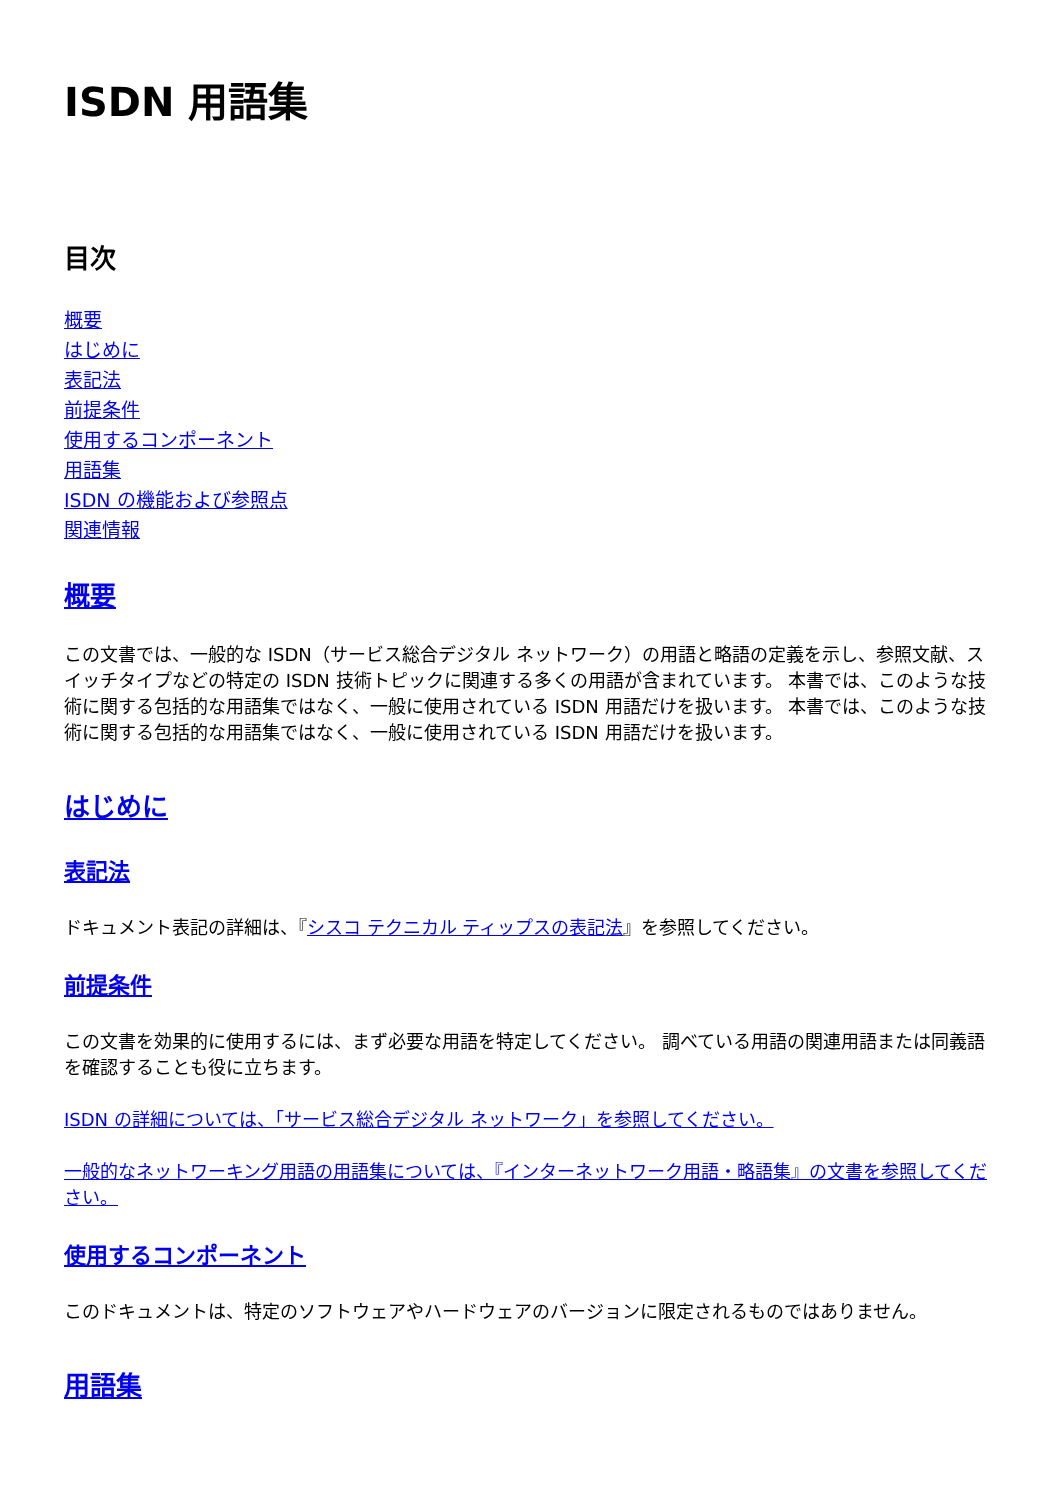ISDN 用語集
目次
概要
はじめに
表記法
前提条件
使用するコンポーネント
用語集
ISDN の機能および参照点
関連情報
概要
この文書では、一般的な ISDN（サービス総合デジタル ネットワーク）の用語と略語の定義を示し、参照文献、スイッチタイプなどの特定の ISDN 技術トピックに関連する多くの用語が含まれています。 本書では、このような技術に関する包括的な用語集ではなく、一般に使用されている ISDN 用語だけを扱います。 本書では、このような技術に関する包括的な用語集ではなく、一般に使用されている ISDN 用語だけを扱います。
はじめに
表記法
ドキュメント表記の詳細は、『シスコ テクニカル ティップスの表記法』を参照してください。
前提条件
この文書を効果的に使用するには、まず必要な用語を特定してください。 調べている用語の関連用語または同義語を確認することも役に立ちます。
ISDN の詳細については、「サービス総合デジタル ネットワーク」を参照してください。
一般的なネットワーキング用語の用語集については、『インターネットワーク用語・略語集』の文書を参照してください。
使用するコンポーネント
このドキュメントは、特定のソフトウェアやハードウェアのバージョンに限定されるものではありません。
用語集